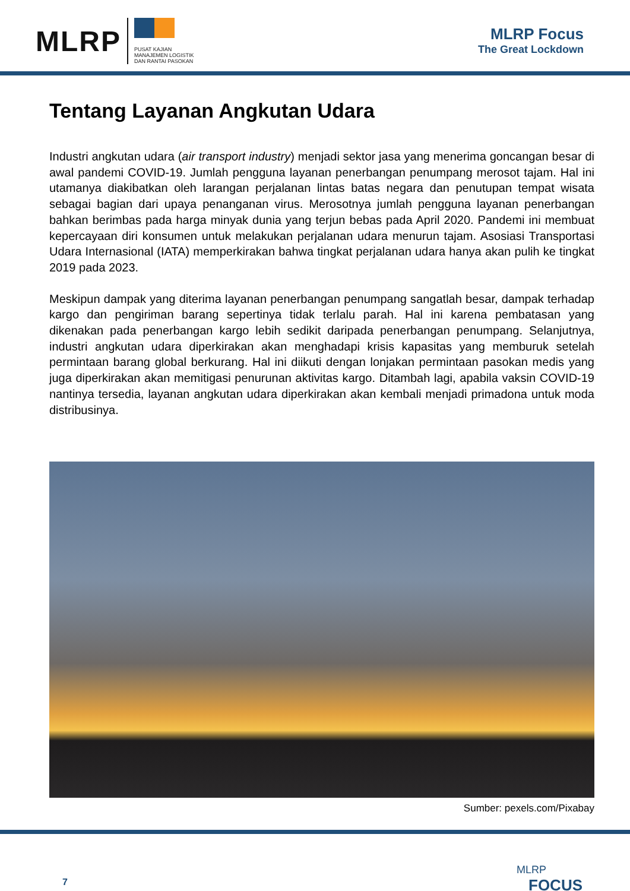MLRP
PUSAT KAJIAN
MANAJEMEN LOGISTIK
DAN RANTAI PASOKAN
MLRP Focus
The Great Lockdown
Tentang Layanan Angkutan Udara
Industri angkutan udara (air transport industry) menjadi sektor jasa yang menerima goncangan besar di awal pandemi COVID-19. Jumlah pengguna layanan penerbangan penumpang merosot tajam. Hal ini utamanya diakibatkan oleh larangan perjalanan lintas batas negara dan penutupan tempat wisata sebagai bagian dari upaya penanganan virus. Merosotnya jumlah pengguna layanan penerbangan bahkan berimbas pada harga minyak dunia yang terjun bebas pada April 2020. Pandemi ini membuat kepercayaan diri konsumen untuk melakukan perjalanan udara menurun tajam. Asosiasi Transportasi Udara Internasional (IATA) memperkirakan bahwa tingkat perjalanan udara hanya akan pulih ke tingkat 2019 pada 2023.
Meskipun dampak yang diterima layanan penerbangan penumpang sangatlah besar, dampak terhadap kargo dan pengiriman barang sepertinya tidak terlalu parah. Hal ini karena pembatasan yang dikenakan pada penerbangan kargo lebih sedikit daripada penerbangan penumpang. Selanjutnya, industri angkutan udara diperkirakan akan menghadapi krisis kapasitas yang memburuk setelah permintaan barang global berkurang. Hal ini diikuti dengan lonjakan permintaan pasokan medis yang juga diperkirakan akan memitigasi penurunan aktivitas kargo. Ditambah lagi, apabila vaksin COVID-19 nantinya tersedia, layanan angkutan udara diperkirakan akan kembali menjadi primadona untuk moda distribusinya.
Sumber: pexels.com/Pixabay
7
MLRP
FOCUS